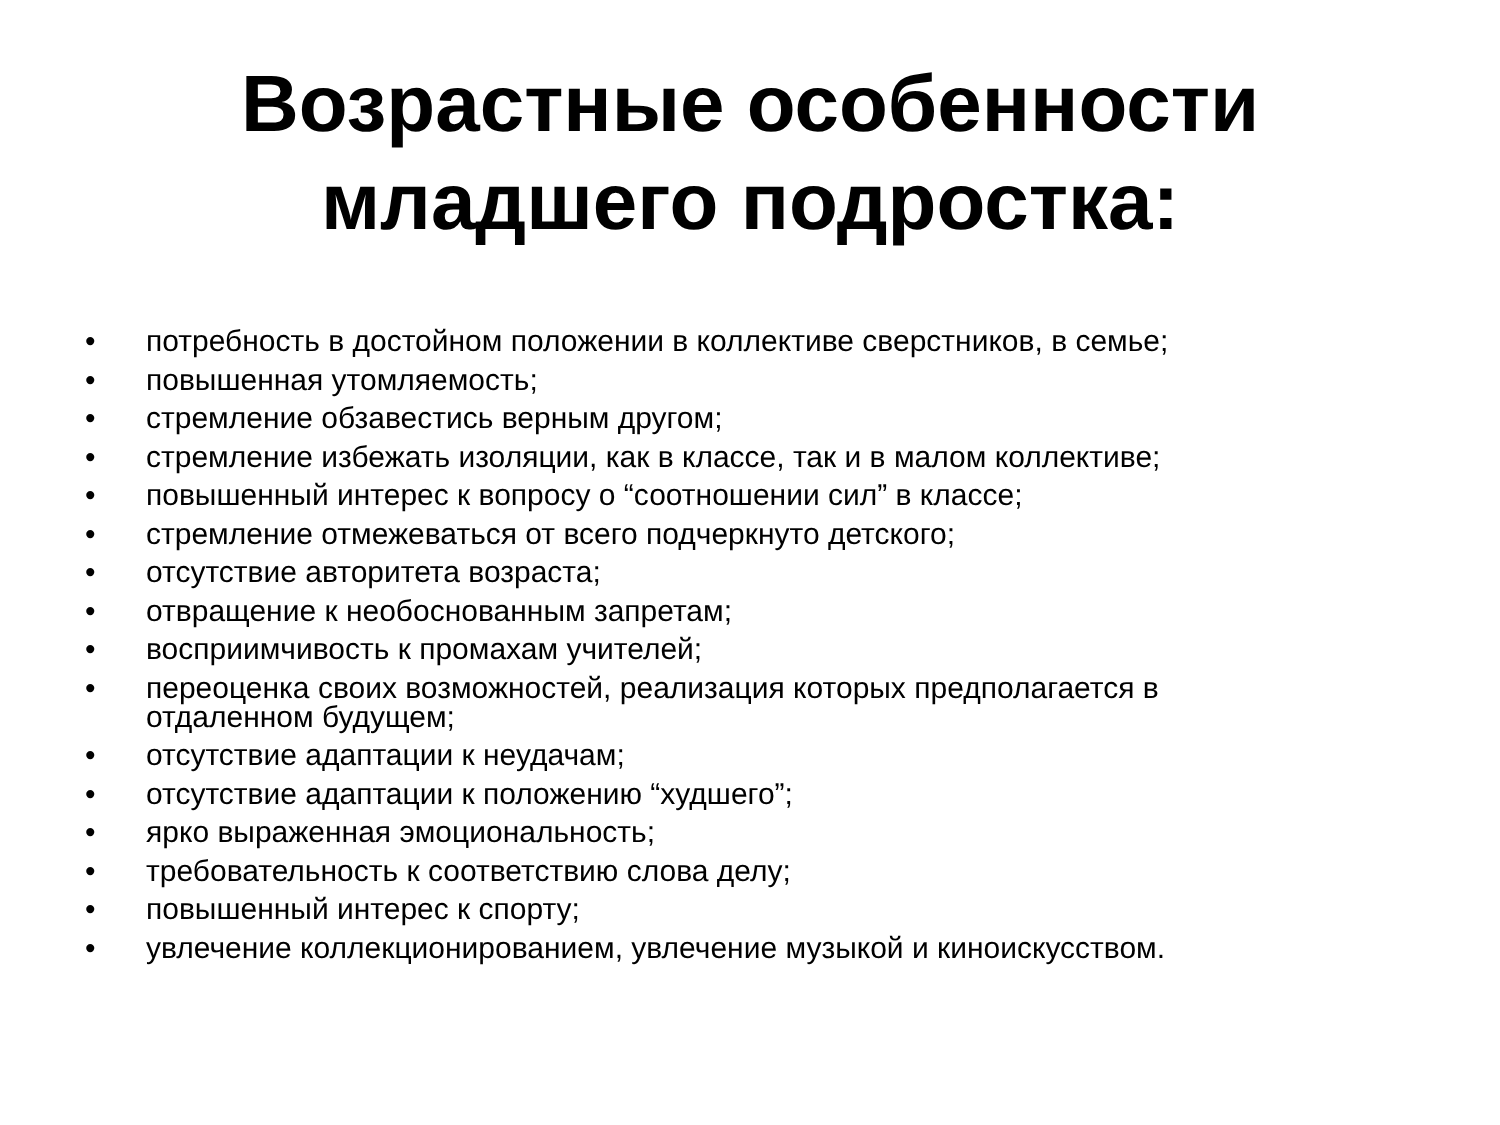Возрастные особенности
младшего подростка:
• потребность в достойном положении в коллективе сверстников, в семье;
• повышенная утомляемость;
• стремление обзавестись верным другом;
• стремление избежать изоляции, как в классе, так и в малом коллективе;
• повышенный интерес к вопросу о “соотношении сил” в классе;
• стремление отмежеваться от всего подчеркнуто детского;
• отсутствие авторитета возраста;
• отвращение к необоснованным запретам;
• восприимчивость к промахам учителей;
• переоценка своих возможностей, реализация которых предполагается в отдаленном будущем;
• отсутствие адаптации к неудачам;
• отсутствие адаптации к положению “худшего”;
• ярко выраженная эмоциональность;
• требовательность к соответствию слова делу;
• повышенный интерес к спорту;
• увлечение коллекционированием, увлечение музыкой и киноискусством.